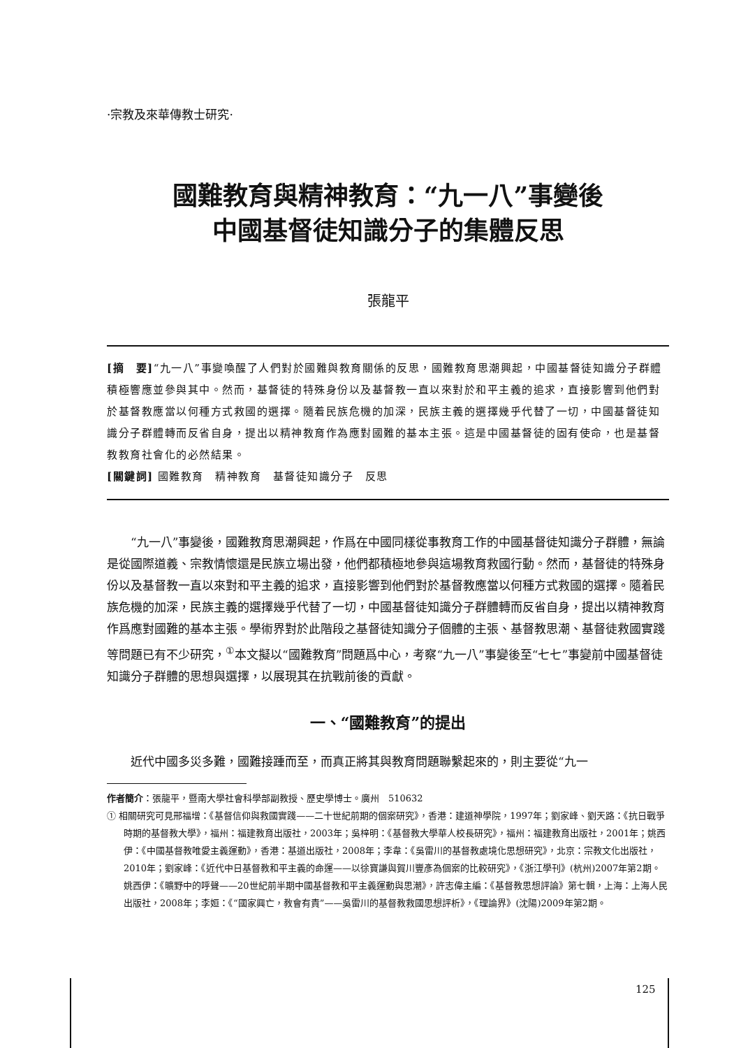·宗教及來華傳教士研究·
國難教育與精神教育：“九一八”事變後
中國基督徒知識分子的集體反思
張龍平
[摘　要]“九一八”事變喚醒了人們對於國難與教育關係的反思，國難教育思潮興起，中國基督徒知識分子群體積極響應並參與其中。然而，基督徒的特殊身份以及基督教一直以來對於和平主義的追求，直接影響到他們對於基督教應當以何種方式救國的選擇。隨着民族危機的加深，民族主義的選擇幾乎代替了一切，中國基督徒知識分子群體轉而反省自身，提出以精神教育作為應對國難的基本主張。這是中國基督徒的固有使命，也是基督教教育社會化的必然結果。
[關鍵詞] 國難教育　精神教育　基督徒知識分子　反思
“九一八”事變後，國難教育思潮興起，作爲在中國同樣從事教育工作的中國基督徒知識分子群體，無論是從國際道義、宗教情懷還是民族立場出發，他們都積極地參與這場教育救國行動。然而，基督徒的特殊身份以及基督教一直以來對和平主義的追求，直接影響到他們對於基督教應當以何種方式救國的選擇。隨着民族危機的加深，民族主義的選擇幾乎代替了一切，中國基督徒知識分子群體轉而反省自身，提出以精神教育作爲應對國難的基本主張。學術界對於此階段之基督徒知識分子個體的主張、基督教思潮、基督徒救國實踐等問題已有不少研究，<sup>①</sup>本文擬以“國難教育”問題爲中心，考察“九一八”事變後至“七七”事變前中國基督徒知識分子群體的思想與選擇，以展現其在抗戰前後的貢獻。
一、“國難教育”的提出
近代中國多災多難，國難接踵而至，而真正將其與教育問題聯繫起來的，則主要從“九一
作者簡介：張龍平，暨南大學社會科學部副教授、歷史學博士。廣州　510632
① 相關研究可見邢福增：《基督信仰與救國實踐——二十世紀前期的個案研究》，香港：建道神學院，1997年；劉家峰、劉天路：《抗日戰爭時期的基督教大學》，福州：福建教育出版社，2003年；吳梓明：《基督教大學華人校長研究》，福州：福建教育出版社，2001年；姚西伊：《中國基督教唯愛主義運動》，香港：基道出版社，2008年；李韋：《吳雷川的基督教處境化思想研究》，北京：宗教文化出版社，2010年；劉家峰：《近代中日基督教和平主義的命運——以徐寶謙與賀川豐彥為個案的比較研究》，《浙江學刊》(杭州)2007年第2期。姚西伊：《曠野中的呼聲——20世紀前半期中國基督教和平主義運動與思潮》，許志偉主編：《基督教思想評論》第七輯，上海：上海人民出版社，2008年；李姮：《“國家興亡，教會有責”——吳雷川的基督教救國思想評析》，《理論界》(沈陽)2009年第2期。
125